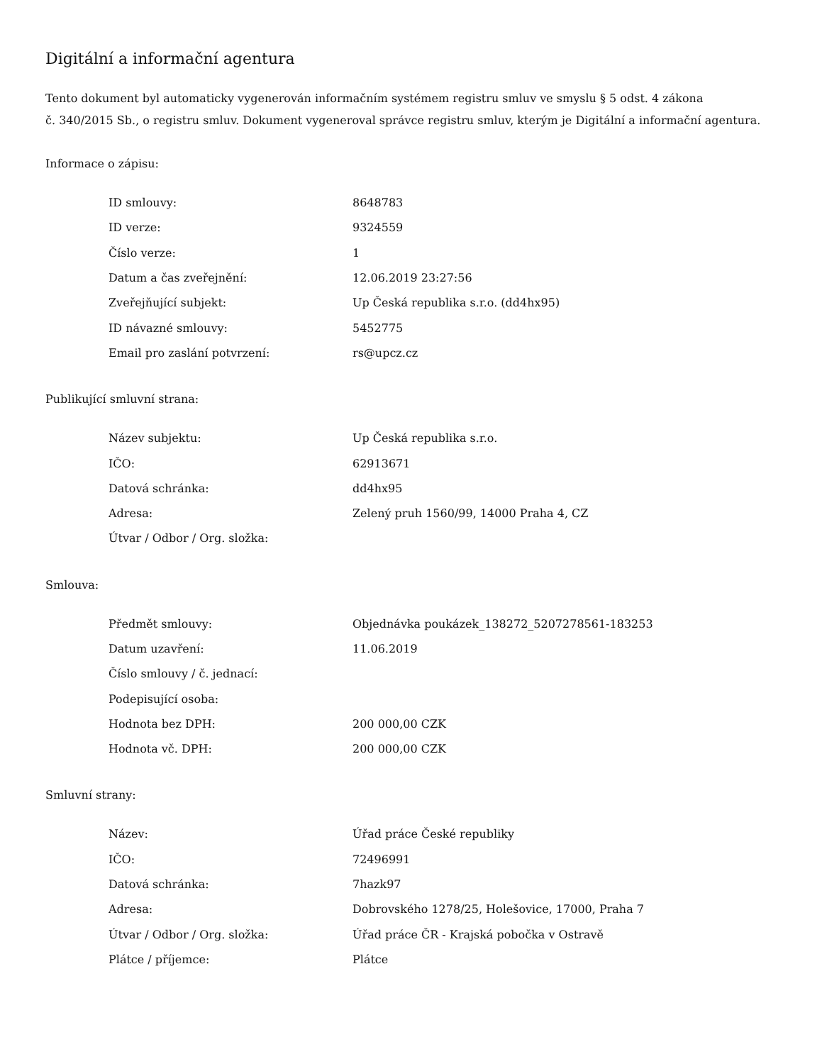Digitální a informační agentura
Tento dokument byl automaticky vygenerován informačním systémem registru smluv ve smyslu § 5 odst. 4 zákona
č. 340/2015 Sb., o registru smluv. Dokument vygeneroval správce registru smluv, kterým je Digitální a informační agentura.
Informace o zápisu:
| ID smlouvy: | 8648783 |
| ID verze: | 9324559 |
| Číslo verze: | 1 |
| Datum a čas zveřejnění: | 12.06.2019 23:27:56 |
| Zveřejňující subjekt: | Up Česká republika s.r.o. (dd4hx95) |
| ID návazné smlouvy: | 5452775 |
| Email pro zaslání potvrzení: | rs@upcz.cz |
Publikující smluvní strana:
| Název subjektu: | Up Česká republika s.r.o. |
| IČO: | 62913671 |
| Datová schránka: | dd4hx95 |
| Adresa: | Zelený pruh 1560/99, 14000 Praha 4, CZ |
| Útvar / Odbor / Org. složka: | |
Smlouva:
| Předmět smlouvy: | Objednávka poukázek_138272_5207278561-183253 |
| Datum uzavření: | 11.06.2019 |
| Číslo smlouvy / č. jednací: | |
| Podepisující osoba: | |
| Hodnota bez DPH: | 200 000,00 CZK |
| Hodnota vč. DPH: | 200 000,00 CZK |
Smluvní strany:
| Název: | Úřad práce České republiky |
| IČO: | 72496991 |
| Datová schránka: | 7hazk97 |
| Adresa: | Dobrovského 1278/25, Holešovice, 17000, Praha 7 |
| Útvar / Odbor / Org. složka: | Úřad práce ČR - Krajská pobočka v Ostravě |
| Plátce / příjemce: | Plátce |